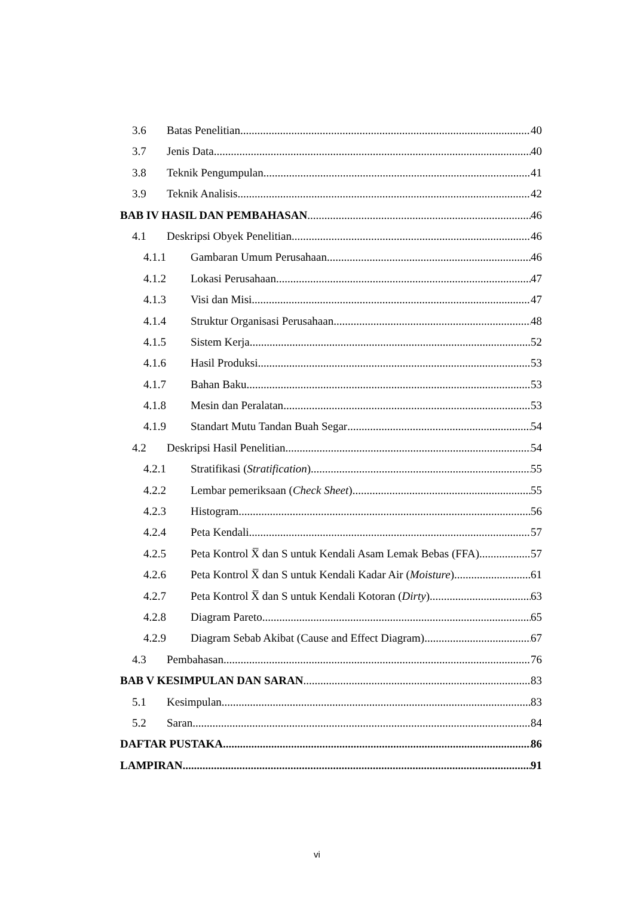3.6 Batas Penelitian 40
3.7 Jenis Data 40
3.8 Teknik Pengumpulan 41
3.9 Teknik Analisis 42
BAB IV HASIL DAN PEMBAHASAN 46
4.1 Deskripsi Obyek Penelitian 46
4.1.1 Gambaran Umum Perusahaan 46
4.1.2 Lokasi Perusahaan 47
4.1.3 Visi dan Misi 47
4.1.4 Struktur Organisasi Perusahaan 48
4.1.5 Sistem Kerja 52
4.1.6 Hasil Produksi 53
4.1.7 Bahan Baku 53
4.1.8 Mesin dan Peralatan 53
4.1.9 Standart Mutu Tandan Buah Segar 54
4.2 Deskripsi Hasil Penelitian 54
4.2.1 Stratifikasi (Stratification) 55
4.2.2 Lembar pemeriksaan (Check Sheet) 55
4.2.3 Histogram 56
4.2.4 Peta Kendali 57
4.2.5 Peta Kontrol X̅ dan S untuk Kendali Asam Lemak Bebas (FFA) 57
4.2.6 Peta Kontrol X̅ dan S untuk Kendali Kadar Air (Moisture) 61
4.2.7 Peta Kontrol X̅ dan S untuk Kendali Kotoran (Dirty) 63
4.2.8 Diagram Pareto 65
4.2.9 Diagram Sebab Akibat (Cause and Effect Diagram) 67
4.3 Pembahasan 76
BAB V KESIMPULAN DAN SARAN 83
5.1 Kesimpulan 83
5.2 Saran 84
DAFTAR PUSTAKA 86
LAMPIRAN 91
vi